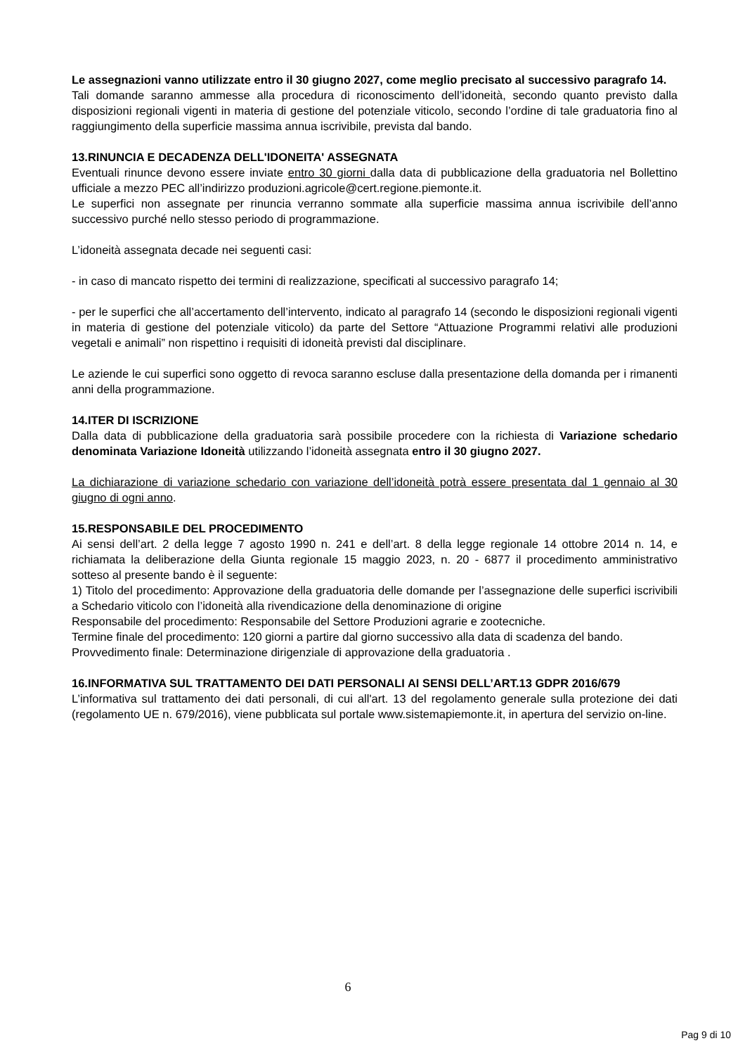Le assegnazioni vanno utilizzate entro il 30 giugno 2027, come meglio precisato al successivo paragrafo 14.
Tali domande saranno ammesse alla procedura di riconoscimento dell’idoneità, secondo quanto previsto dalla disposizioni regionali vigenti in materia di gestione del potenziale viticolo, secondo l’ordine di tale graduatoria fino al raggiungimento della superficie massima annua iscrivibile, prevista dal bando.
13.RINUNCIA E DECADENZA DELL'IDONEITA' ASSEGNATA
Eventuali rinunce devono essere inviate entro 30 giorni dalla data di pubblicazione della graduatoria nel Bollettino ufficiale a mezzo PEC all’indirizzo produzioni.agricole@cert.regione.piemonte.it.
Le superfici non assegnate per rinuncia verranno sommate alla superficie massima annua iscrivibile dell’anno successivo purché nello stesso periodo di programmazione.
L’idoneità assegnata decade nei seguenti casi:
- in caso di mancato rispetto dei termini di realizzazione, specificati al successivo paragrafo 14;
- per le superfici che all’accertamento dell’intervento, indicato al paragrafo 14 (secondo le disposizioni regionali vigenti in materia di gestione del potenziale viticolo) da parte del Settore “Attuazione Programmi relativi alle produzioni vegetali e animali” non rispettino i requisiti di idoneità previsti dal disciplinare.
Le aziende le cui superfici sono oggetto di revoca saranno escluse dalla presentazione della domanda per i rimanenti anni della programmazione.
14.ITER DI ISCRIZIONE
Dalla data di pubblicazione della graduatoria sarà possibile procedere con la richiesta di Variazione schedario denominata Variazione Idoneità utilizzando l’idoneità assegnata entro il 30 giugno 2027.
La dichiarazione di variazione schedario con variazione dell’idoneità potrà essere presentata dal 1 gennaio al 30 giugno di ogni anno.
15.RESPONSABILE DEL PROCEDIMENTO
Ai sensi dell’art. 2 della legge 7 agosto 1990 n. 241 e dell’art. 8 della legge regionale 14 ottobre 2014 n. 14, e richiamata la deliberazione della Giunta regionale 15 maggio 2023, n. 20 - 6877 il procedimento amministrativo sotteso al presente bando è il seguente:
1) Titolo del procedimento: Approvazione della graduatoria delle domande per l’assegnazione delle superfici iscrivibili a Schedario viticolo con l’idoneità alla rivendicazione della denominazione di origine
Responsabile del procedimento: Responsabile del Settore Produzioni agrarie e zootecniche.
Termine finale del procedimento: 120 giorni a partire dal giorno successivo alla data di scadenza del bando.
Provvedimento finale: Determinazione dirigenziale di approvazione della graduatoria .
16.INFORMATIVA SUL TRATTAMENTO DEI DATI PERSONALI AI SENSI DELL’ART.13 GDPR 2016/679
L’informativa sul trattamento dei dati personali, di cui all'art. 13 del regolamento generale sulla protezione dei dati (regolamento UE n. 679/2016), viene pubblicata sul portale www.sistemapiemonte.it, in apertura del servizio on-line.
6
Pag 9 di 10